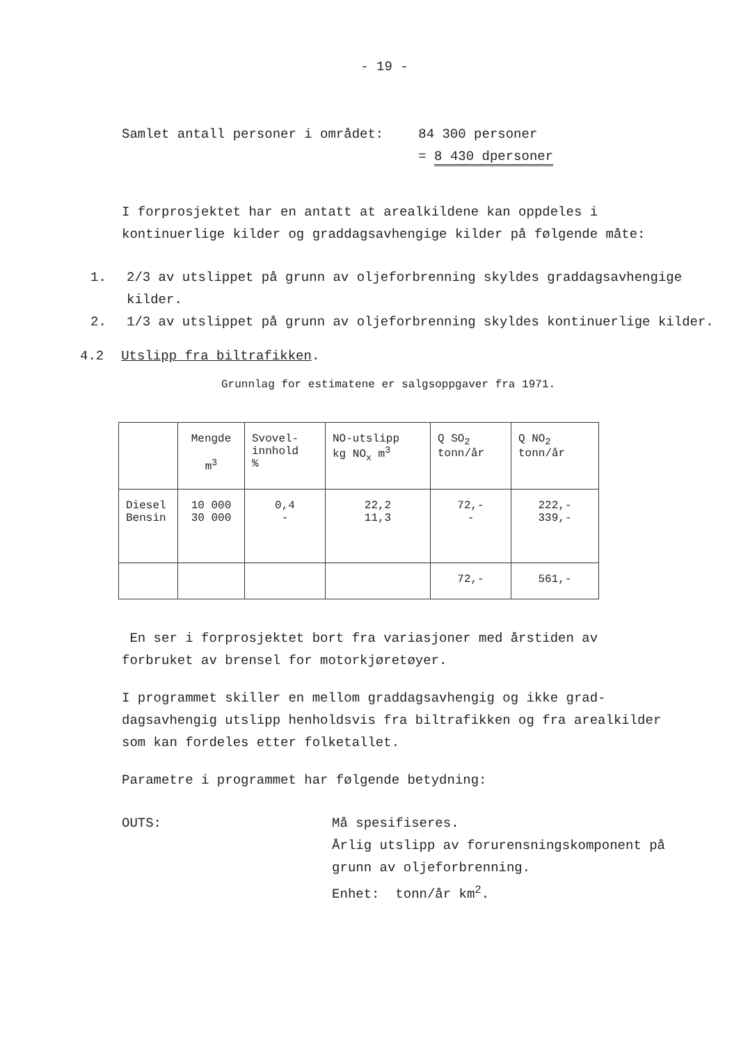- 19 -
Samlet antall personer i området:
84 300 personer
= 8 430 dpersoner
I forprosjektet har en antatt at arealkildene kan oppdeles i kontinuerlige kilder og graddagsavhengige kilder på følgende måte:
1. 2/3 av utslippet på grunn av oljeforbrenning skyldes graddagsavhengige kilder.
2. 1/3 av utslippet på grunn av oljeforbrenning skyldes kontinuerlige kilder.
4.2 Utslipp fra biltrafikken.
Grunnlag for estimatene er salgsoppgaver fra 1971.
| | Mengde m<sup>3</sup> | Svovel- innhold % | NO-utslipp kg NO<sub>x</sub> m<sup>3</sup> | Q SO<sub>2</sub> tonn/år | Q NO<sub>2</sub> tonn/år |
| Diesel Bensin | 10 000 30 000 | 0,4 - | 22,2 11,3 | 72,- - | 222,- 339,- |
| | | | | 72,- | 561,- |
En ser i forprosjektet bort fra variasjoner med årstiden av forbruket av brensel for motorkjøretøyer.
I programmet skiller en mellom graddagsavhengig og ikke grad-dagsavhengig utslipp henholdsvis fra biltrafikken og fra arealkilder som kan fordeles etter folketallet.
Parametre i programmet har følgende betydning:
OUTS: Må spesifiseres.
Årlig utslipp av forurensningskomponent på grunn av oljeforbrenning.
Enhet: tonn/år km<sup>2</sup>.